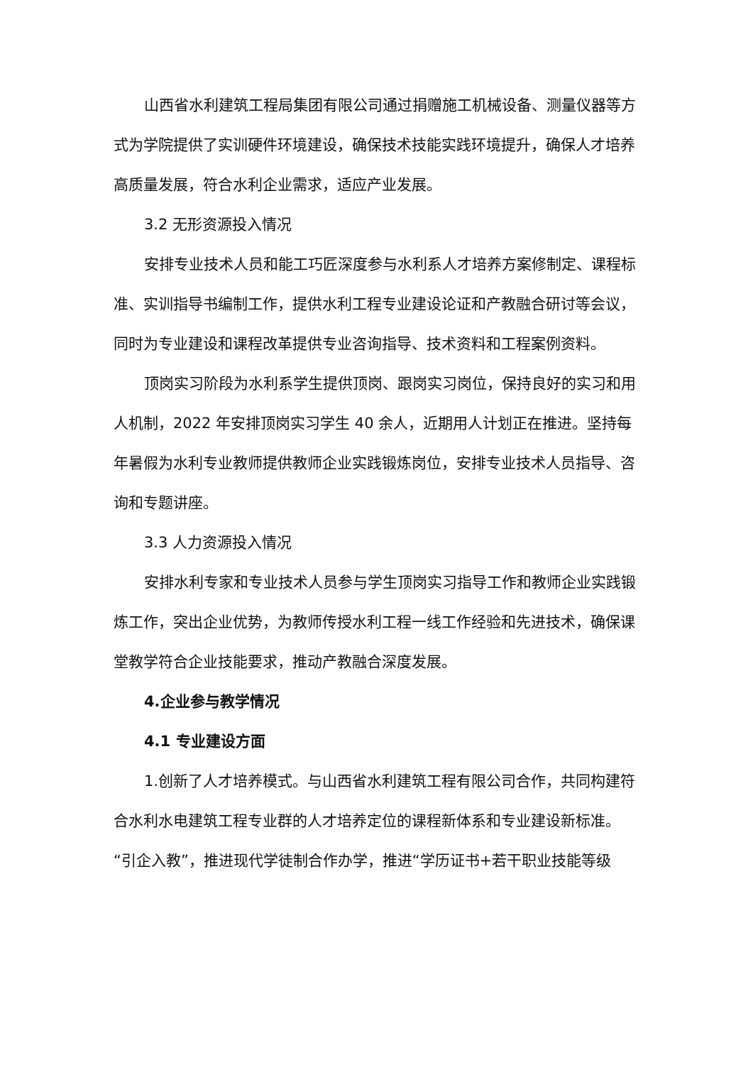山西省水利建筑工程局集团有限公司通过捐赠施工机械设备、测量仪器等方式为学院提供了实训硬件环境建设，确保技术技能实践环境提升，确保人才培养高质量发展，符合水利企业需求，适应产业发展。
3.2 无形资源投入情况
安排专业技术人员和能工巧匠深度参与水利系人才培养方案修制定、课程标准、实训指导书编制工作，提供水利工程专业建设论证和产教融合研讨等会议，同时为专业建设和课程改革提供专业咨询指导、技术资料和工程案例资料。
顶岗实习阶段为水利系学生提供顶岗、跟岗实习岗位，保持良好的实习和用人机制，2022 年安排顶岗实习学生 40 余人，近期用人计划正在推进。坚持每年暑假为水利专业教师提供教师企业实践锻炼岗位，安排专业技术人员指导、咨询和专题讲座。
3.3 人力资源投入情况
安排水利专家和专业技术人员参与学生顶岗实习指导工作和教师企业实践锻炼工作，突出企业优势，为教师传授水利工程一线工作经验和先进技术，确保课堂教学符合企业技能要求，推动产教融合深度发展。
4.企业参与教学情况
4.1 专业建设方面
1.创新了人才培养模式。与山西省水利建筑工程有限公司合作，共同构建符合水利水电建筑工程专业群的人才培养定位的课程新体系和专业建设新标准。“引企入教”，推进现代学徒制合作办学，推进“学历证书+若干职业技能等级